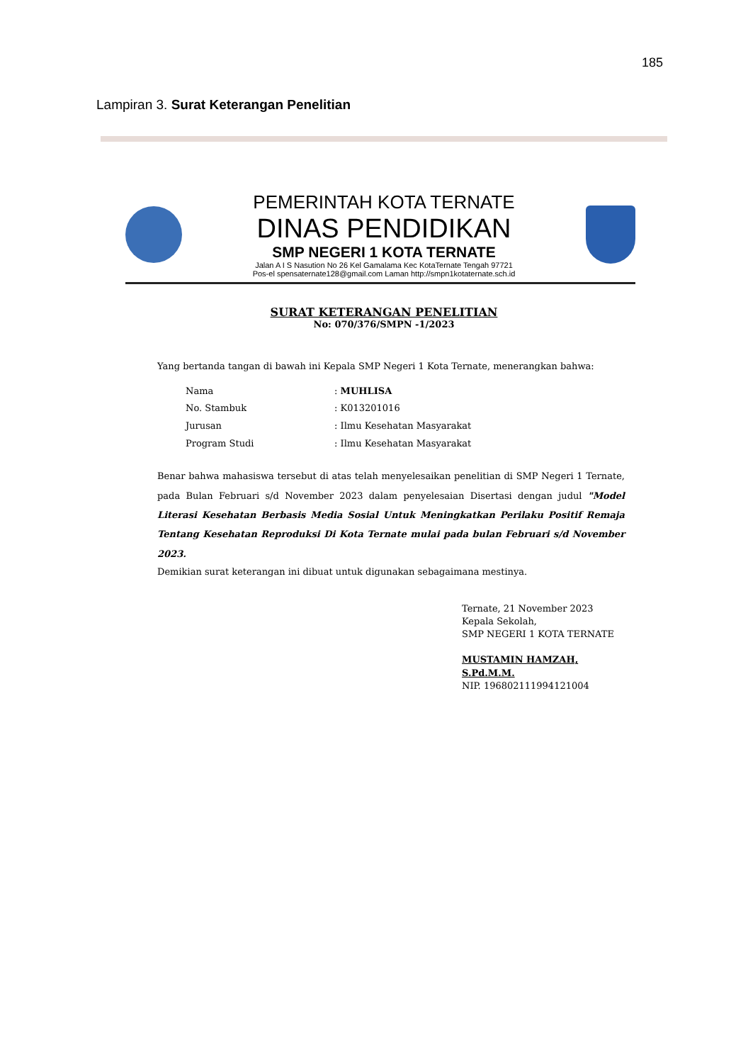185
Lampiran 3. Surat Keterangan Penelitian
PEMERINTAH KOTA TERNATE
DINAS PENDIDIKAN
SMP NEGERI 1 KOTA TERNATE
Jalan A I S Nasution No 26 Kel Gamalama Kec KotaTernate Tengah 97721
Pos-el spensaternate128@gmail.com Laman http://smpn1kotaternate.sch.id
SURAT KETERANGAN PENELITIAN
No: 070/376/SMPN -1/2023
Yang bertanda tangan di bawah ini Kepala SMP Negeri 1 Kota Ternate, menerangkan bahwa:
Nama: MUHLISA
No. Stambuk: K013201016
Jurusan: Ilmu Kesehatan Masyarakat
Program Studi: Ilmu Kesehatan Masyarakat
Benar bahwa mahasiswa tersebut di atas telah menyelesaikan penelitian di SMP Negeri 1 Ternate, pada Bulan Februari s/d November 2023 dalam penyelesaian Disertasi dengan judul "Model Literasi Kesehatan Berbasis Media Sosial Untuk Meningkatkan Perilaku Positif Remaja Tentang Kesehatan Reproduksi Di Kota Ternate mulai pada bulan Februari s/d November 2023.
Demikian surat keterangan ini dibuat untuk digunakan sebagaimana mestinya.
Ternate, 21 November 2023
Kepala Sekolah,
SMP NEGERI 1 KOTA TERNATE
MUSTAMIN HAMZAH, S.Pd.M.M.
NIP. 196802111994121004